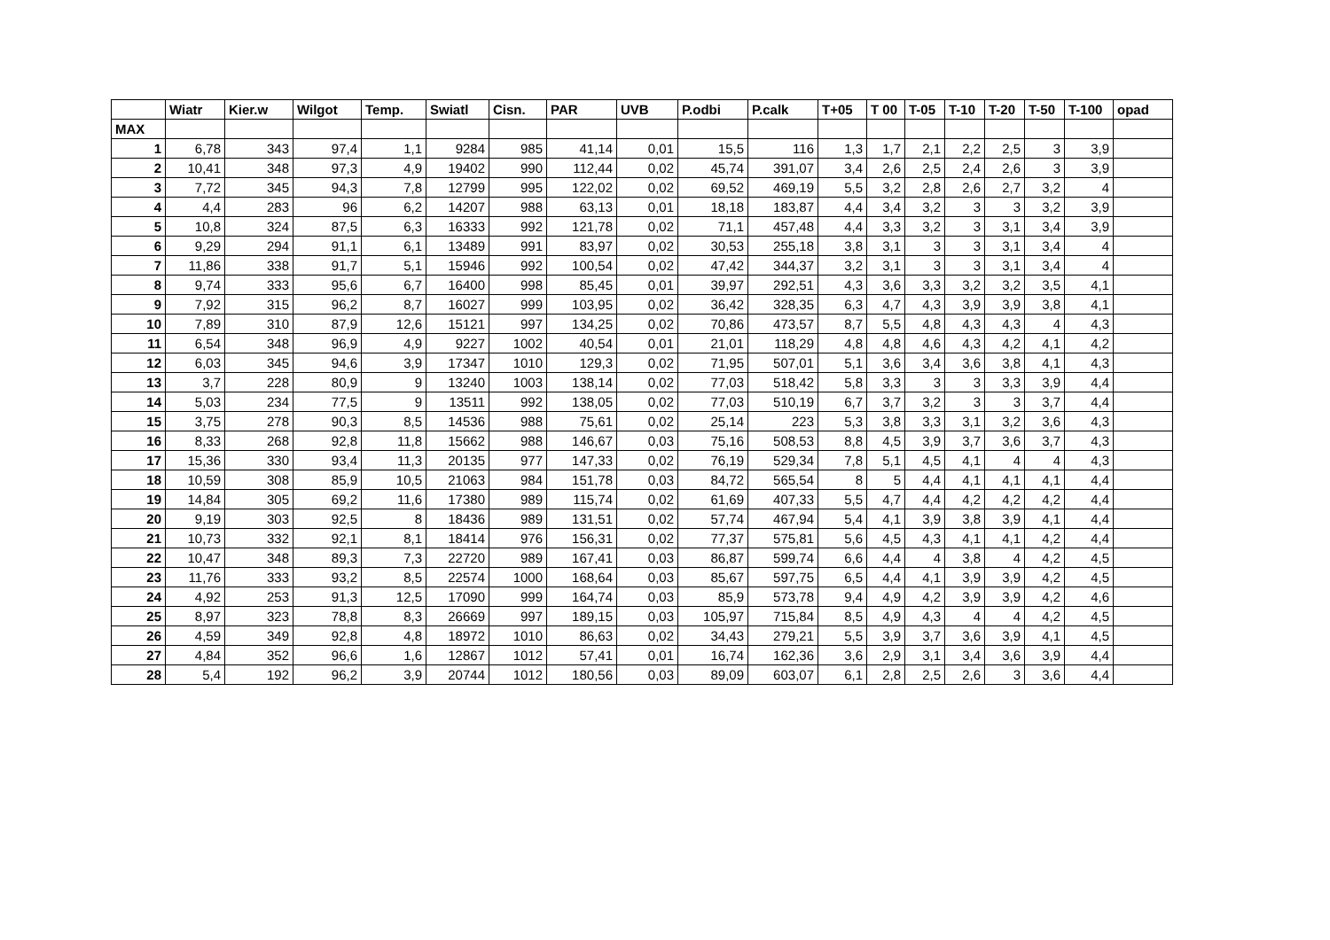| | Wiatr | Kier.w | Wilgot | Temp. | Swiatl | Cisn. | PAR | UVB | P.odbi | P.calk | T+05 | T 00 | T-05 | T-10 | T-20 | T-50 | T-100 | opad |
| --- | --- | --- | --- | --- | --- | --- | --- | --- | --- | --- | --- | --- | --- | --- | --- | --- | --- | --- |
| MAX | | | | | | | | | | | | | | | | | | |
| 1 | 6,78 | 343 | 97,4 | 1,1 | 9284 | 985 | 41,14 | 0,01 | 15,5 | 116 | 1,3 | 1,7 | 2,1 | 2,2 | 2,5 | 3 | 3,9 | |
| 2 | 10,41 | 348 | 97,3 | 4,9 | 19402 | 990 | 112,44 | 0,02 | 45,74 | 391,07 | 3,4 | 2,6 | 2,5 | 2,4 | 2,6 | 3 | 3,9 | |
| 3 | 7,72 | 345 | 94,3 | 7,8 | 12799 | 995 | 122,02 | 0,02 | 69,52 | 469,19 | 5,5 | 3,2 | 2,8 | 2,6 | 2,7 | 3,2 | 4 | |
| 4 | 4,4 | 283 | 96 | 6,2 | 14207 | 988 | 63,13 | 0,01 | 18,18 | 183,87 | 4,4 | 3,4 | 3,2 | 3 | 3 | 3,2 | 3,9 | |
| 5 | 10,8 | 324 | 87,5 | 6,3 | 16333 | 992 | 121,78 | 0,02 | 71,1 | 457,48 | 4,4 | 3,3 | 3,2 | 3 | 3,1 | 3,4 | 3,9 | |
| 6 | 9,29 | 294 | 91,1 | 6,1 | 13489 | 991 | 83,97 | 0,02 | 30,53 | 255,18 | 3,8 | 3,1 | 3 | 3 | 3,1 | 3,4 | 4 | |
| 7 | 11,86 | 338 | 91,7 | 5,1 | 15946 | 992 | 100,54 | 0,02 | 47,42 | 344,37 | 3,2 | 3,1 | 3 | 3 | 3,1 | 3,4 | 4 | |
| 8 | 9,74 | 333 | 95,6 | 6,7 | 16400 | 998 | 85,45 | 0,01 | 39,97 | 292,51 | 4,3 | 3,6 | 3,3 | 3,2 | 3,2 | 3,5 | 4,1 | |
| 9 | 7,92 | 315 | 96,2 | 8,7 | 16027 | 999 | 103,95 | 0,02 | 36,42 | 328,35 | 6,3 | 4,7 | 4,3 | 3,9 | 3,9 | 3,8 | 4,1 | |
| 10 | 7,89 | 310 | 87,9 | 12,6 | 15121 | 997 | 134,25 | 0,02 | 70,86 | 473,57 | 8,7 | 5,5 | 4,8 | 4,3 | 4,3 | 4 | 4,3 | |
| 11 | 6,54 | 348 | 96,9 | 4,9 | 9227 | 1002 | 40,54 | 0,01 | 21,01 | 118,29 | 4,8 | 4,8 | 4,6 | 4,3 | 4,2 | 4,1 | 4,2 | |
| 12 | 6,03 | 345 | 94,6 | 3,9 | 17347 | 1010 | 129,3 | 0,02 | 71,95 | 507,01 | 5,1 | 3,6 | 3,4 | 3,6 | 3,8 | 4,1 | 4,3 | |
| 13 | 3,7 | 228 | 80,9 | 9 | 13240 | 1003 | 138,14 | 0,02 | 77,03 | 518,42 | 5,8 | 3,3 | 3 | 3 | 3,3 | 3,9 | 4,4 | |
| 14 | 5,03 | 234 | 77,5 | 9 | 13511 | 992 | 138,05 | 0,02 | 77,03 | 510,19 | 6,7 | 3,7 | 3,2 | 3 | 3 | 3,7 | 4,4 | |
| 15 | 3,75 | 278 | 90,3 | 8,5 | 14536 | 988 | 75,61 | 0,02 | 25,14 | 223 | 5,3 | 3,8 | 3,3 | 3,1 | 3,2 | 3,6 | 4,3 | |
| 16 | 8,33 | 268 | 92,8 | 11,8 | 15662 | 988 | 146,67 | 0,03 | 75,16 | 508,53 | 8,8 | 4,5 | 3,9 | 3,7 | 3,6 | 3,7 | 4,3 | |
| 17 | 15,36 | 330 | 93,4 | 11,3 | 20135 | 977 | 147,33 | 0,02 | 76,19 | 529,34 | 7,8 | 5,1 | 4,5 | 4,1 | 4 | 4 | 4,3 | |
| 18 | 10,59 | 308 | 85,9 | 10,5 | 21063 | 984 | 151,78 | 0,03 | 84,72 | 565,54 | 8 | 5 | 4,4 | 4,1 | 4,1 | 4,1 | 4,4 | |
| 19 | 14,84 | 305 | 69,2 | 11,6 | 17380 | 989 | 115,74 | 0,02 | 61,69 | 407,33 | 5,5 | 4,7 | 4,4 | 4,2 | 4,2 | 4,2 | 4,4 | |
| 20 | 9,19 | 303 | 92,5 | 8 | 18436 | 989 | 131,51 | 0,02 | 57,74 | 467,94 | 5,4 | 4,1 | 3,9 | 3,8 | 3,9 | 4,1 | 4,4 | |
| 21 | 10,73 | 332 | 92,1 | 8,1 | 18414 | 976 | 156,31 | 0,02 | 77,37 | 575,81 | 5,6 | 4,5 | 4,3 | 4,1 | 4,1 | 4,2 | 4,4 | |
| 22 | 10,47 | 348 | 89,3 | 7,3 | 22720 | 989 | 167,41 | 0,03 | 86,87 | 599,74 | 6,6 | 4,4 | 4 | 3,8 | 4 | 4,2 | 4,5 | |
| 23 | 11,76 | 333 | 93,2 | 8,5 | 22574 | 1000 | 168,64 | 0,03 | 85,67 | 597,75 | 6,5 | 4,4 | 4,1 | 3,9 | 3,9 | 4,2 | 4,5 | |
| 24 | 4,92 | 253 | 91,3 | 12,5 | 17090 | 999 | 164,74 | 0,03 | 85,9 | 573,78 | 9,4 | 4,9 | 4,2 | 3,9 | 3,9 | 4,2 | 4,6 | |
| 25 | 8,97 | 323 | 78,8 | 8,3 | 26669 | 997 | 189,15 | 0,03 | 105,97 | 715,84 | 8,5 | 4,9 | 4,3 | 4 | 4 | 4,2 | 4,5 | |
| 26 | 4,59 | 349 | 92,8 | 4,8 | 18972 | 1010 | 86,63 | 0,02 | 34,43 | 279,21 | 5,5 | 3,9 | 3,7 | 3,6 | 3,9 | 4,1 | 4,5 | |
| 27 | 4,84 | 352 | 96,6 | 1,6 | 12867 | 1012 | 57,41 | 0,01 | 16,74 | 162,36 | 3,6 | 2,9 | 3,1 | 3,4 | 3,6 | 3,9 | 4,4 | |
| 28 | 5,4 | 192 | 96,2 | 3,9 | 20744 | 1012 | 180,56 | 0,03 | 89,09 | 603,07 | 6,1 | 2,8 | 2,5 | 2,6 | 3 | 3,6 | 4,4 | |